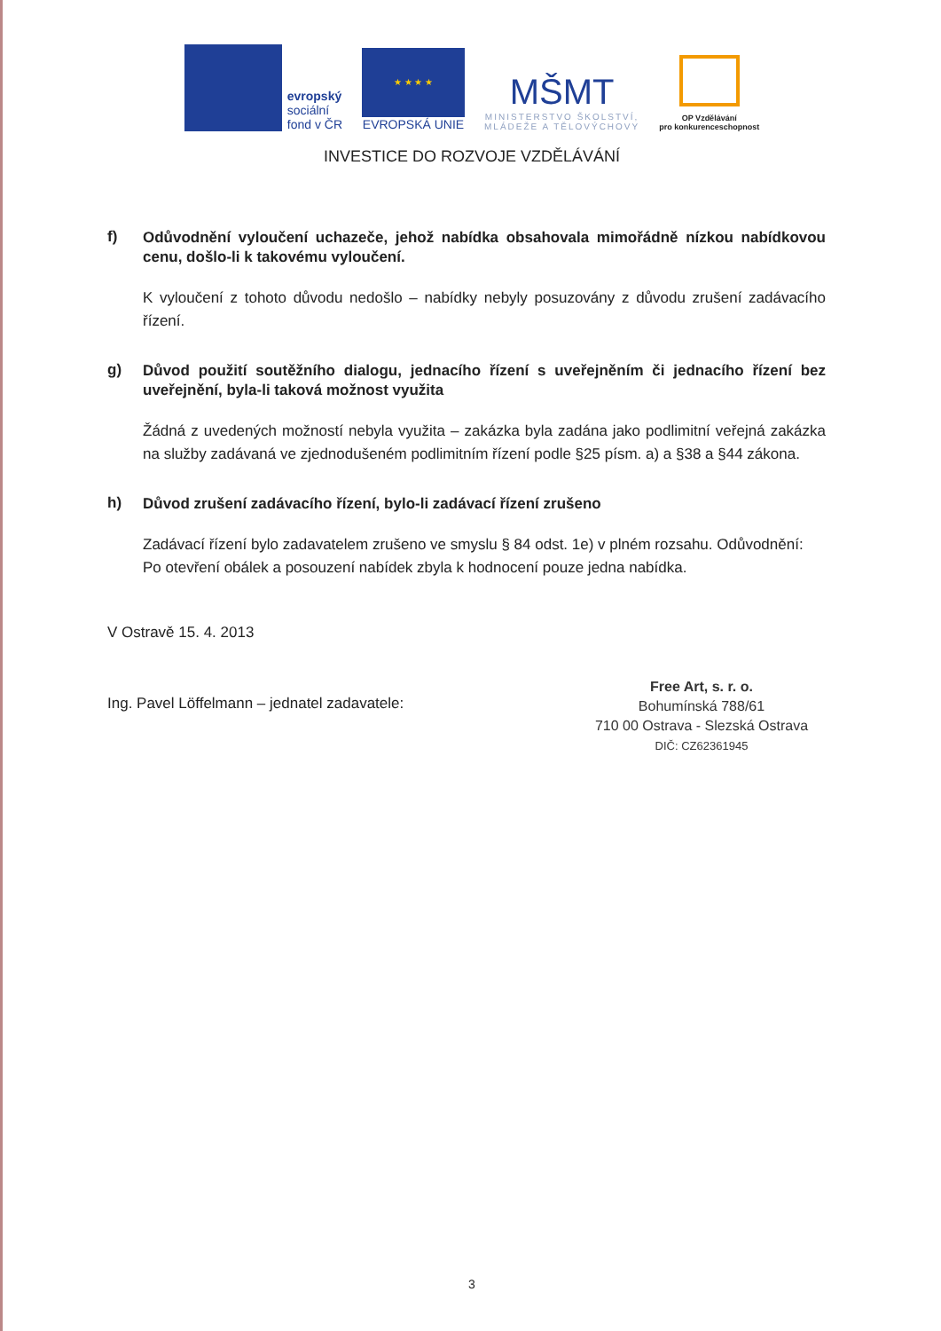evropský
sociální
fond v ČR
★ ★ ★ ★
EVROPSKÁ UNIE
MŠMT
MINISTERSTVO ŠKOLSTVÍ,
MLÁDEŽE A TĚLOVÝCHOVY
OP Vzdělávání
pro konkurenceschopnost
INVESTICE DO ROZVOJE VZDĚLÁVÁNÍ
f)
Odůvodnění vyloučení uchazeče, jehož nabídka obsahovala mimořádně nízkou nabídkovou cenu, došlo-li k takovému vyloučení.
K vyloučení z tohoto důvodu nedošlo – nabídky nebyly posuzovány z důvodu zrušení zadávacího řízení.
g)
Důvod použití soutěžního dialogu, jednacího řízení s uveřejněním či jednacího řízení bez uveřejnění, byla-li taková možnost využita
Žádná z uvedených možností nebyla využita – zakázka byla zadána jako podlimitní veřejná zakázka na služby zadávaná ve zjednodušeném podlimitním řízení podle §25 písm. a) a §38 a §44 zákona.
h)
Důvod zrušení zadávacího řízení, bylo-li zadávací řízení zrušeno
Zadávací řízení bylo zadavatelem zrušeno ve smyslu § 84 odst. 1e) v plném rozsahu. Odůvodnění: Po otevření obálek a posouzení nabídek zbyla k hodnocení pouze jedna nabídka.
V Ostravě 15. 4. 2013
Ing. Pavel Löffelmann – jednatel zadavatele:
Free Art, s. r. o.
Bohumínská 788/61
710 00 Ostrava - Slezská Ostrava
DIČ: CZ62361945
3